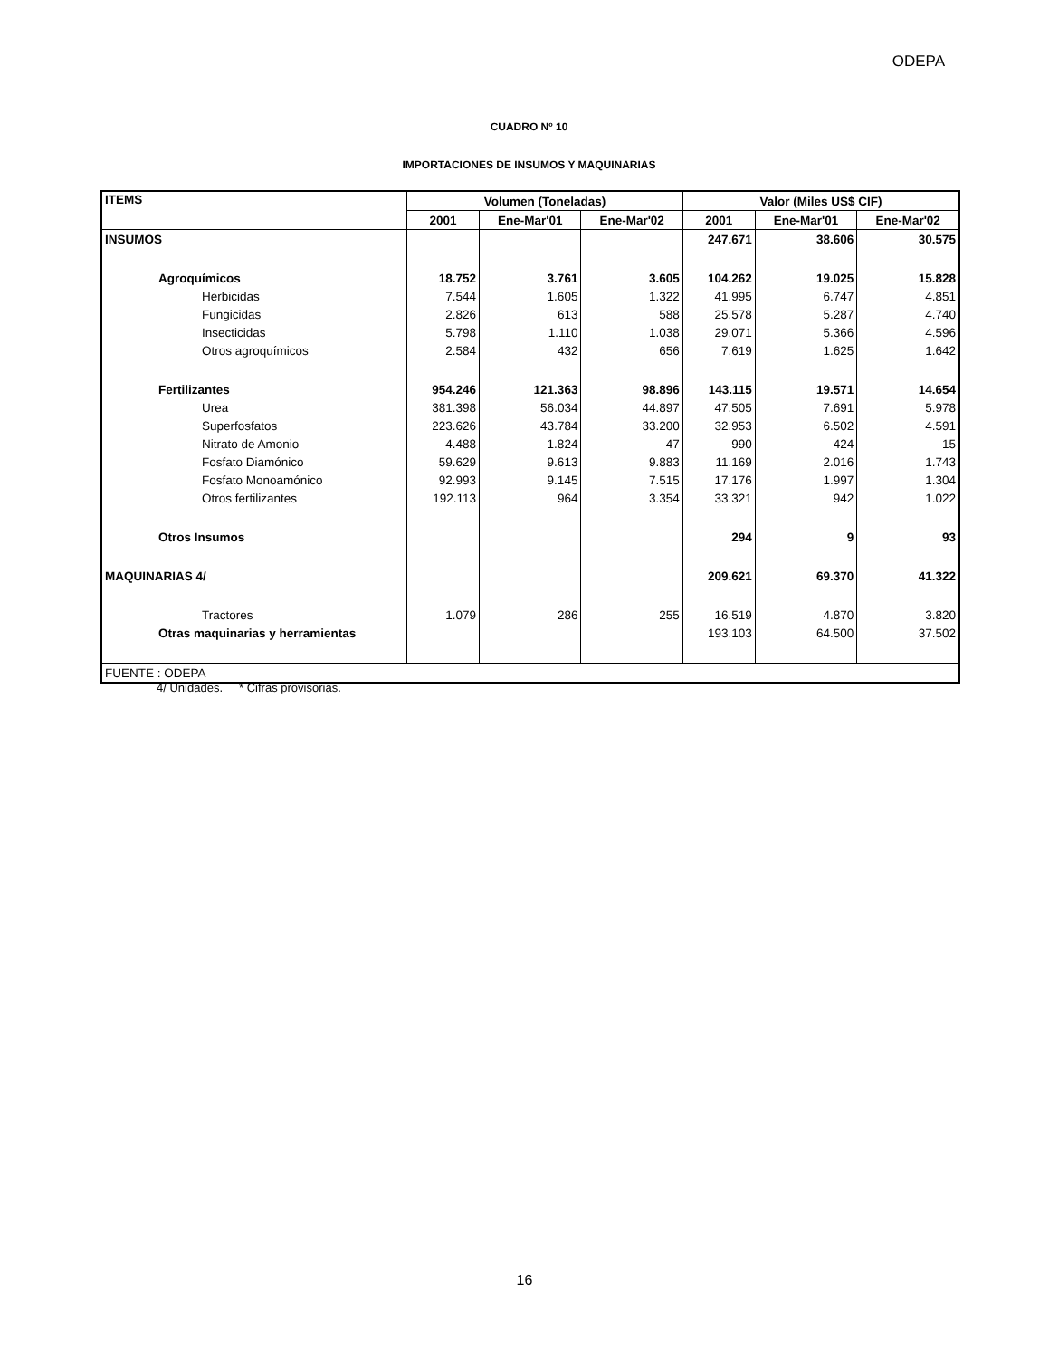ODEPA
CUADRO Nº 10
IMPORTACIONES DE INSUMOS Y MAQUINARIAS
| ITEMS | Volumen (Toneladas) | | | Valor (Miles US$ CIF) | | |
| --- | --- | --- | --- | --- | --- | --- |
| | 2001 | Ene-Mar'01 | Ene-Mar'02 | 2001 | Ene-Mar'01 | Ene-Mar'02 |
| INSUMOS | | | | 247.671 | 38.606 | 30.575 |
| Agroquímicos | 18.752 | 3.761 | 3.605 | 104.262 | 19.025 | 15.828 |
| Herbicidas | 7.544 | 1.605 | 1.322 | 41.995 | 6.747 | 4.851 |
| Fungicidas | 2.826 | 613 | 588 | 25.578 | 5.287 | 4.740 |
| Insecticidas | 5.798 | 1.110 | 1.038 | 29.071 | 5.366 | 4.596 |
| Otros agroquímicos | 2.584 | 432 | 656 | 7.619 | 1.625 | 1.642 |
| Fertilizantes | 954.246 | 121.363 | 98.896 | 143.115 | 19.571 | 14.654 |
| Urea | 381.398 | 56.034 | 44.897 | 47.505 | 7.691 | 5.978 |
| Superfosfatos | 223.626 | 43.784 | 33.200 | 32.953 | 6.502 | 4.591 |
| Nitrato de Amonio | 4.488 | 1.824 | 47 | 990 | 424 | 15 |
| Fosfato Diamónico | 59.629 | 9.613 | 9.883 | 11.169 | 2.016 | 1.743 |
| Fosfato Monoamónico | 92.993 | 9.145 | 7.515 | 17.176 | 1.997 | 1.304 |
| Otros fertilizantes | 192.113 | 964 | 3.354 | 33.321 | 942 | 1.022 |
| Otros Insumos | | | | 294 | 9 | 93 |
| MAQUINARIAS 4/ | | | | 209.621 | 69.370 | 41.322 |
| Tractores | 1.079 | 286 | 255 | 16.519 | 4.870 | 3.820 |
| Otras maquinarias y herramientas | | | | 193.103 | 64.500 | 37.502 |
| FUENTE : ODEPA | | | | | | |
4/ Unidades. * Cifras provisorias.
16